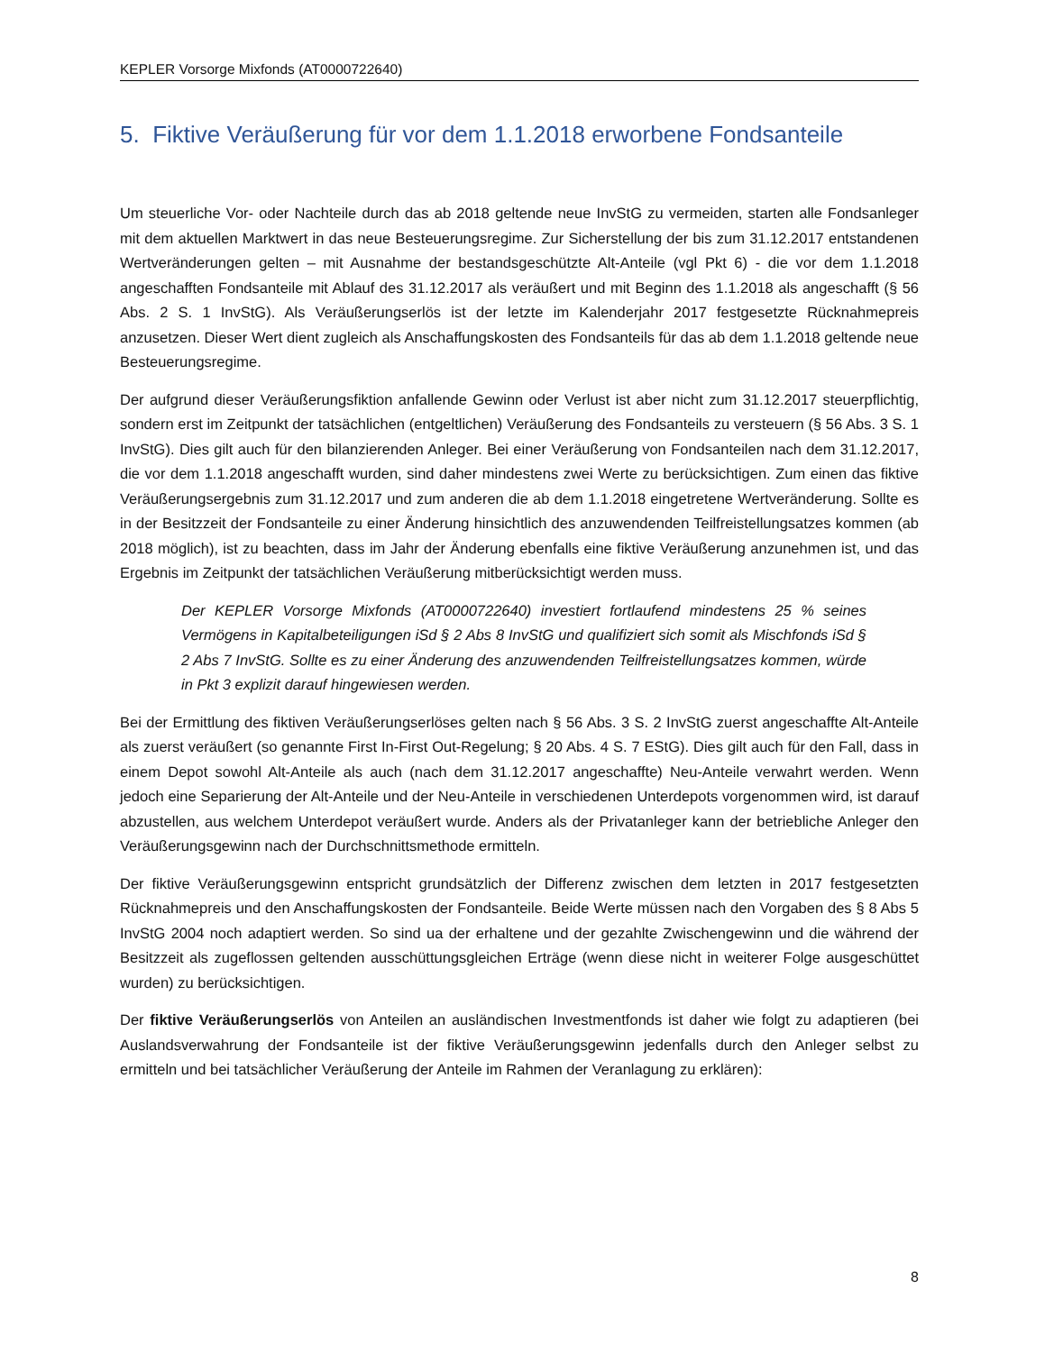KEPLER Vorsorge Mixfonds (AT0000722640)
5. Fiktive Veräußerung für vor dem 1.1.2018 erworbene Fondsanteile
Um steuerliche Vor- oder Nachteile durch das ab 2018 geltende neue InvStG zu vermeiden, starten alle Fondsanleger mit dem aktuellen Marktwert in das neue Besteuerungsregime. Zur Sicherstellung der bis zum 31.12.2017 entstandenen Wertveränderungen gelten – mit Ausnahme der bestandsgeschützte Alt-Anteile (vgl Pkt 6) - die vor dem 1.1.2018 angeschafften Fondsanteile mit Ablauf des 31.12.2017 als veräußert und mit Beginn des 1.1.2018 als angeschafft (§ 56 Abs. 2 S. 1 InvStG). Als Veräußerungserlös ist der letzte im Kalenderjahr 2017 festgesetzte Rücknahmepreis anzusetzen. Dieser Wert dient zugleich als Anschaffungskosten des Fondsanteils für das ab dem 1.1.2018 geltende neue Besteuerungsregime.
Der aufgrund dieser Veräußerungsfiktion anfallende Gewinn oder Verlust ist aber nicht zum 31.12.2017 steuerpflichtig, sondern erst im Zeitpunkt der tatsächlichen (entgeltlichen) Veräußerung des Fondsanteils zu versteuern (§ 56 Abs. 3 S. 1 InvStG). Dies gilt auch für den bilanzierenden Anleger. Bei einer Veräußerung von Fondsanteilen nach dem 31.12.2017, die vor dem 1.1.2018 angeschafft wurden, sind daher mindestens zwei Werte zu berücksichtigen. Zum einen das fiktive Veräußerungsergebnis zum 31.12.2017 und zum anderen die ab dem 1.1.2018 eingetretene Wertveränderung. Sollte es in der Besitzzeit der Fondsanteile zu einer Änderung hinsichtlich des anzuwendenden Teilfreistellungsatzes kommen (ab 2018 möglich), ist zu beachten, dass im Jahr der Änderung ebenfalls eine fiktive Veräußerung anzunehmen ist, und das Ergebnis im Zeitpunkt der tatsächlichen Veräußerung mitberücksichtigt werden muss.
Der KEPLER Vorsorge Mixfonds (AT0000722640) investiert fortlaufend mindestens 25 % seines Vermögens in Kapitalbeteiligungen iSd § 2 Abs 8 InvStG und qualifiziert sich somit als Mischfonds iSd § 2 Abs 7 InvStG. Sollte es zu einer Änderung des anzuwendenden Teilfreistellungsatzes kommen, würde in Pkt 3 explizit darauf hingewiesen werden.
Bei der Ermittlung des fiktiven Veräußerungserlöses gelten nach § 56 Abs. 3 S. 2 InvStG zuerst angeschaffte Alt-Anteile als zuerst veräußert (so genannte First In-First Out-Regelung; § 20 Abs. 4 S. 7 EStG). Dies gilt auch für den Fall, dass in einem Depot sowohl Alt-Anteile als auch (nach dem 31.12.2017 angeschaffte) Neu-Anteile verwahrt werden. Wenn jedoch eine Separierung der Alt-Anteile und der Neu-Anteile in verschiedenen Unterdepots vorgenommen wird, ist darauf abzustellen, aus welchem Unterdepot veräußert wurde. Anders als der Privatanleger kann der betriebliche Anleger den Veräußerungsgewinn nach der Durchschnittsmethode ermitteln.
Der fiktive Veräußerungsgewinn entspricht grundsätzlich der Differenz zwischen dem letzten in 2017 festgesetzten Rücknahmepreis und den Anschaffungskosten der Fondsanteile. Beide Werte müssen nach den Vorgaben des § 8 Abs 5 InvStG 2004 noch adaptiert werden. So sind ua der erhaltene und der gezahlte Zwischengewinn und die während der Besitzzeit als zugeflossen geltenden ausschüttungsgleichen Erträge (wenn diese nicht in weiterer Folge ausgeschüttet wurden) zu berücksichtigen.
Der fiktive Veräußerungserlös von Anteilen an ausländischen Investmentfonds ist daher wie folgt zu adaptieren (bei Auslandsverwahrung der Fondsanteile ist der fiktive Veräußerungsgewinn jedenfalls durch den Anleger selbst zu ermitteln und bei tatsächlicher Veräußerung der Anteile im Rahmen der Veranlagung zu erklären):
8